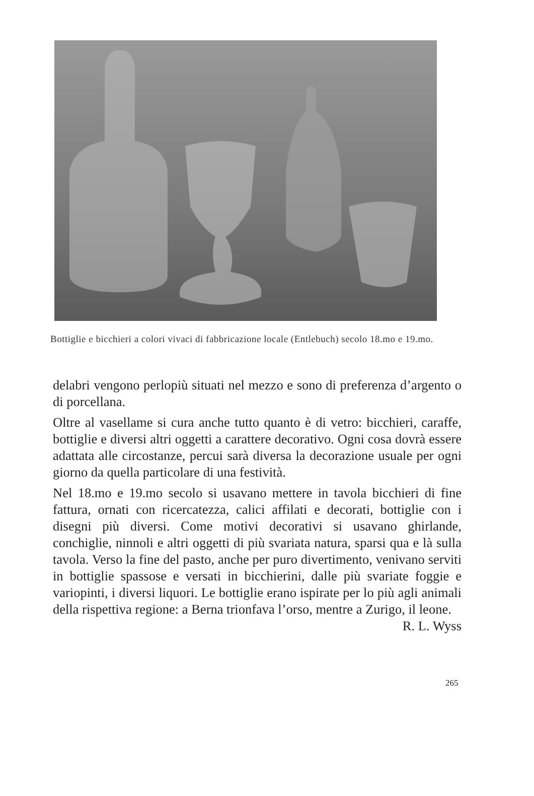Bottiglie e bicchieri a colori vivaci di fabbricazione locale (Entlebuch) secolo 18.mo e 19.mo.
delabri vengono perlopiù situati nel mezzo e sono di preferenza d’argento o di porcellana.
Oltre al vasellame si cura anche tutto quanto è di vetro: bicchieri, caraffe, bottiglie e diversi altri oggetti a carattere decorativo. Ogni cosa dovrà essere adattata alle circostanze, percui sarà diversa la decorazione usuale per ogni giorno da quella particolare di una festività.
Nel 18.mo e 19.mo secolo si usavano mettere in tavola bicchieri di fine fattura, ornati con ricercatezza, calici affilati e decorati, bottiglie con i disegni più diversi. Come motivi decorativi si usavano ghirlande, conchiglie, ninnoli e altri oggetti di più svariata natura, sparsi qua e là sulla tavola. Verso la fine del pasto, anche per puro divertimento, venivano serviti in bottiglie spassose e versati in bicchierini, dalle più svariate foggie e variopinti, i diversi liquori. Le bottiglie erano ispirate per lo più agli animali della rispettiva regione: a Berna trionfava l’orso, mentre a Zurigo, il leone. R. L. Wyss
265